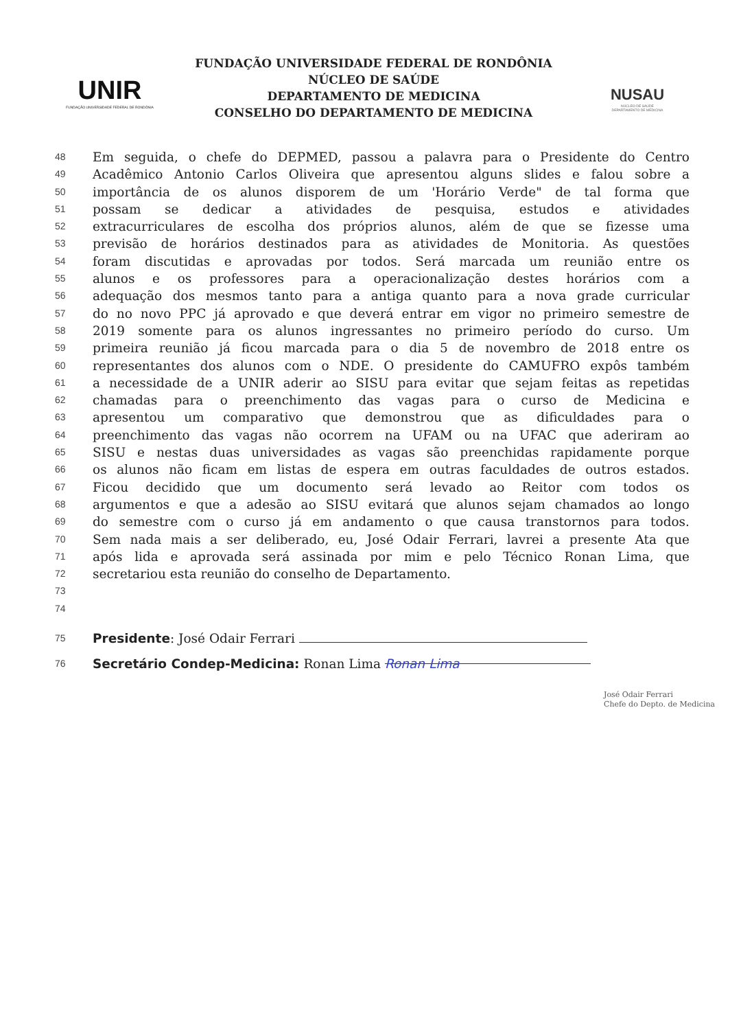UNIR
FUNDAÇÃO UNIVERSIDADE FEDERAL DE RONDÔNIA
FUNDAÇÃO UNIVERSIDADE FEDERAL DE RONDÔNIA
NÚCLEO DE SAÚDE
DEPARTAMENTO DE MEDICINA
CONSELHO DO DEPARTAMENTO DE MEDICINA
NUSAU
NÚCLEO DE SAÚDE
DEPARTAMENTO DE MEDICINA
48 Em seguida, o chefe do DEPMED, passou a palavra para o Presidente do Centro
49 Acadêmico Antonio Carlos Oliveira que apresentou alguns slides e falou sobre a
50 importância de os alunos disporem de um 'Horário Verde" de tal forma que
51 possam se dedicar a atividades de pesquisa, estudos e atividades
52 extracurriculares de escolha dos próprios alunos, além de que se fizesse uma
53 previsão de horários destinados para as atividades de Monitoria. As questões
54 foram discutidas e aprovadas por todos. Será marcada um reunião entre os
55 alunos e os professores para a operacionalização destes horários com a
56 adequação dos mesmos tanto para a antiga quanto para a nova grade curricular
57 do no novo PPC já aprovado e que deverá entrar em vigor no primeiro semestre de
58 2019 somente para os alunos ingressantes no primeiro período do curso. Um
59 primeira reunião já ficou marcada para o dia 5 de novembro de 2018 entre os
60 representantes dos alunos com o NDE. O presidente do CAMUFRO expôs também
61 a necessidade de a UNIR aderir ao SISU para evitar que sejam feitas as repetidas
62 chamadas para o preenchimento das vagas para o curso de Medicina e
63 apresentou um comparativo que demonstrou que as dificuldades para o
64 preenchimento das vagas não ocorrem na UFAM ou na UFAC que aderiram ao
65 SISU e nestas duas universidades as vagas são preenchidas rapidamente porque
66 os alunos não ficam em listas de espera em outras faculdades de outros estados.
67 Ficou decidido que um documento será levado ao Reitor com todos os
68 argumentos e que a adesão ao SISU evitará que alunos sejam chamados ao longo
69 do semestre com o curso já em andamento o que causa transtornos para todos.
70 Sem nada mais a ser deliberado, eu, José Odair Ferrari, lavrei a presente Ata que
71 após lida e aprovada será assinada por mim e pelo Técnico Ronan Lima, que
72 secretariou esta reunião do conselho de Departamento.
73
74
75 Presidente: José Odair Ferrari
76 Secretário Condep-Medicina: Ronan Lima Ronan Lima
José Odair Ferrari
Chefe do Depto. de Medicina